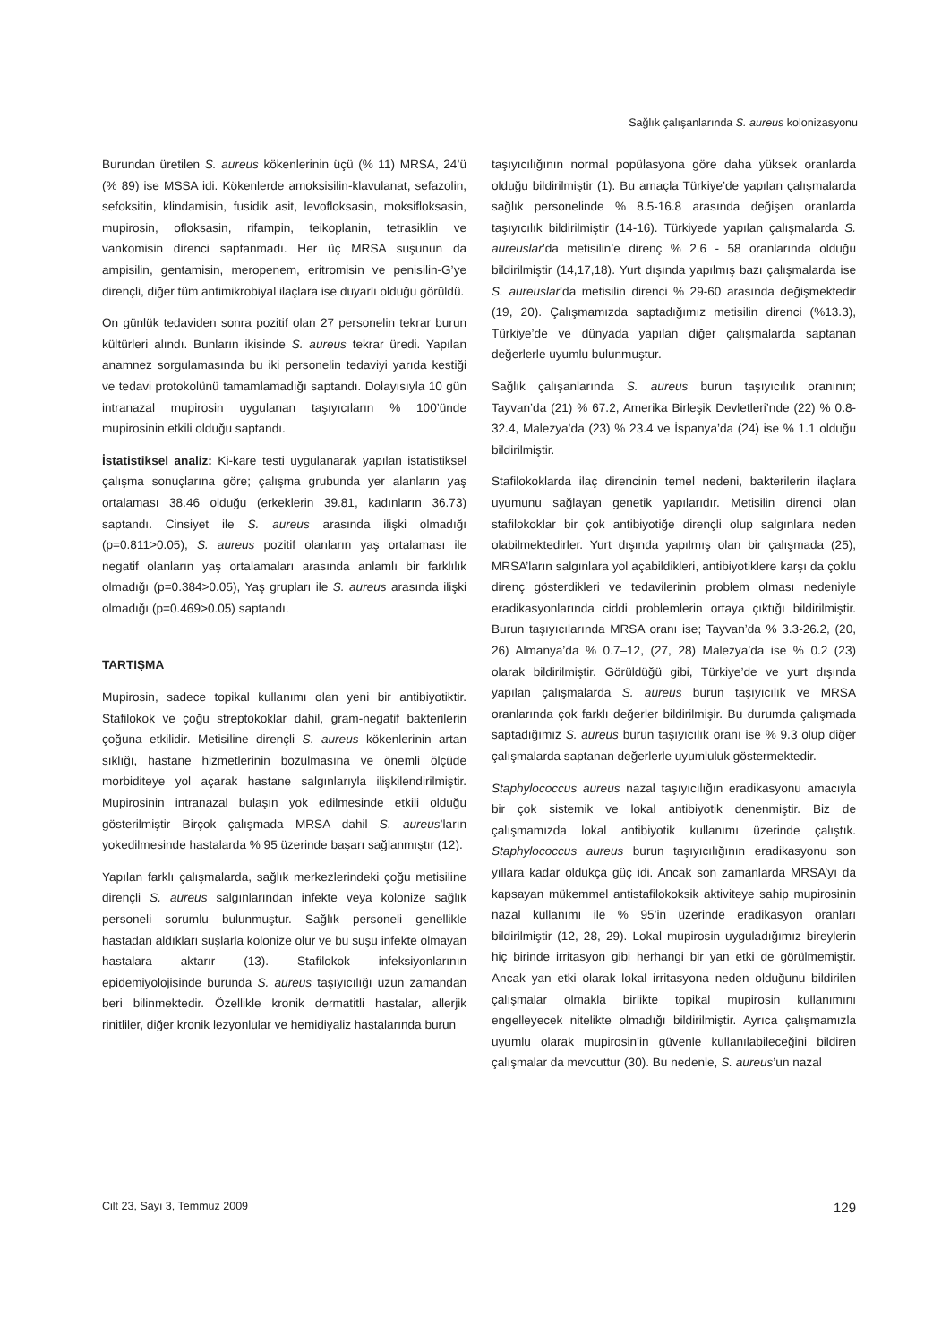Sağlık çalışanlarında S. aureus kolonizasyonu
Burundan üretilen S. aureus kökenlerinin üçü (% 11) MRSA, 24’ü (% 89) ise MSSA idi. Kökenlerde amoksisilin-klavulanat, sefazolin, sefoksitin, klindamisin, fusidik asit, levofloksasin, moksifloksasin, mupirosin, ofloksasin, rifampin, teikoplanin, tetrasiklin ve vankomisin direnci saptanmadı. Her üç MRSA suşunun da ampisilin, gentamisin, meropenem, eritromisin ve penisilin-G’ye dirençli, diğer tüm antimikrobiyal ilaçlara ise duyarlı olduğu görüldü.
On günlük tedaviden sonra pozitif olan 27 personelin tekrar burun kültürleri alındı. Bunların ikisinde S. aureus tekrar üredi. Yapılan anamnez sorgulamasında bu iki personelin tedaviyi yarıda kestiği ve tedavi protokolünü tamamlamadığı saptandı. Dolayısıyla 10 gün intranazal mupirosin uygulanan taşıyıcıların % 100’ünde mupirosinin etkili olduğu saptandı.
İstatistiksel analiz: Ki-kare testi uygulanarak yapılan istatistiksel çalışma sonuçlarına göre; çalışma grubunda yer alanların yaş ortalaması 38.46 olduğu (erkeklerin 39.81, kadınların 36.73) saptandı. Cinsiyet ile S. aureus arasında ilişki olmadığı (p=0.811>0.05), S. aureus pozitif olanların yaş ortalaması ile negatif olanların yaş ortalamaları arasında anlamlı bir farklılık olmadığı (p=0.384>0.05), Yaş grupları ile S. aureus arasında ilişki olmadığı (p=0.469>0.05) saptandı.
TARTIŞMA
Mupirosin, sadece topikal kullanımı olan yeni bir antibiyotiktir. Stafilokok ve çoğu streptokoklar dahil, gram-negatif bakterilerin çoğuna etkilidir. Metisiline dirençli S. aureus kökenlerinin artan sıklığı, hastane hizmetlerinin bozulmasına ve önemli ölçüde morbiditeye yol açarak hastane salgınlarıyla ilişkilendirilmiştir. Mupirosinin intranazal bulaşın yok edilmesinde etkili olduğu gösterilmiştir Birçok çalışmada MRSA dahil S. aureus’ların yokedilmesinde hastalarda % 95 üzerinde başarı sağlanmıştır (12).
Yapılan farklı çalışmalarda, sağlık merkezlerindeki çoğu metisiline dirençli S. aureus salgınlarından infekte veya kolonize sağlık personeli sorumlu bulunmuştur. Sağlık personeli genellikle hastadan aldıkları suşlarla kolonize olur ve bu suşu infekte olmayan hastalara aktarır (13). Stafilokok infeksiyonlarının epidemiyolojisinde burunda S. aureus taşıyıcılığı uzun zamandan beri bilinmektedir. Özellikle kronik dermatitli hastalar, allerjik rinitliler, diğer kronik lezyonlular ve hemidiyaliz hastalarında burun
taşıyıcılığının normal popülasyona göre daha yüksek oranlarda olduğu bildirilmiştir (1). Bu amaçla Türkiye’de yapılan çalışmalarda sağlık personelinde % 8.5-16.8 arasında değişen oranlarda taşıyıcılık bildirilmiştir (14-16). Türkiyede yapılan çalışmalarda S. aureuslar’da metisilin’e direnç % 2.6 - 58 oranlarında olduğu bildirilmiştir (14,17,18). Yurt dışında yapılmış bazı çalışmalarda ise S. aureuslar’da metisilin direnci % 29-60 arasında değişmektedir (19, 20). Çalışmamızda saptadığımız metisilin direnci (%13.3), Türkiye’de ve dünyada yapılan diğer çalışmalarda saptanan değerlerle uyumlu bulunmuştur.
Sağlık çalışanlarında S. aureus burun taşıyıcılık oranının; Tayvan’da (21) % 67.2, Amerika Birleşik Devletleri’nde (22) % 0.8-32.4, Malezya’da (23) % 23.4 ve İspanya’da (24) ise % 1.1 olduğu bildirilmiştir.
Stafilokoklarda ilaç direncinin temel nedeni, bakterilerin ilaçlara uyumunu sağlayan genetik yapılarıdır. Metisilin direnci olan stafilokoklar bir çok antibiyotiğe dirençli olup salgınlara neden olabilmektedirler. Yurt dışında yapılmış olan bir çalışmada (25), MRSA’ların salgınlara yol açabildikleri, antibiyotiklere karşı da çoklu direnç gösterdikleri ve tedavilerinin problem olması nedeniyle eradikasyonlarında ciddi problemlerin ortaya çıktığı bildirilmiştir. Burun taşıyıcılarında MRSA oranı ise; Tayvan’da % 3.3-26.2, (20, 26) Almanya’da % 0.7–12, (27, 28) Malezya’da ise % 0.2 (23) olarak bildirilmiştir. Görüldüğü gibi, Türkiye’de ve yurt dışında yapılan çalışmalarda S. aureus burun taşıyıcılık ve MRSA oranlarında çok farklı değerler bildirilmişir. Bu durumda çalışmada saptadığımız S. aureus burun taşıyıcılık oranı ise % 9.3 olup diğer çalışmalarda saptanan değerlerle uyumluluk göstermektedir.
Staphylococcus aureus nazal taşıyıcılığın eradikasyonu amacıyla bir çok sistemik ve lokal antibiyotik denenmiştir. Biz de çalışmamızda lokal antibiyotik kullanımı üzerinde çalıştık. Staphylococcus aureus burun taşıyıcılığının eradikasyonu son yıllara kadar oldukça güç idi. Ancak son zamanlarda MRSA’yı da kapsayan mükemmel antistafilokoksik aktiviteye sahip mupirosinin nazal kullanımı ile % 95’in üzerinde eradikasyon oranları bildirilmiştir (12, 28, 29). Lokal mupirosin uyguladığımız bireylerin hiç birinde irritasyon gibi herhangi bir yan etki de görülmemiştir. Ancak yan etki olarak lokal irritasyona neden olduğunu bildirilen çalışmalar olmakla birlikte topikal mupirosin kullanımını engelleyecek nitelikte olmadığı bildirilmiştir. Ayrıca çalışmamızla uyumlu olarak mupirosin’in güvenle kullanılabileceğini bildiren çalışmalar da mevcuttur (30). Bu nedenle, S. aureus’un nazal
Cilt 23, Sayı 3, Temmuz 2009 129